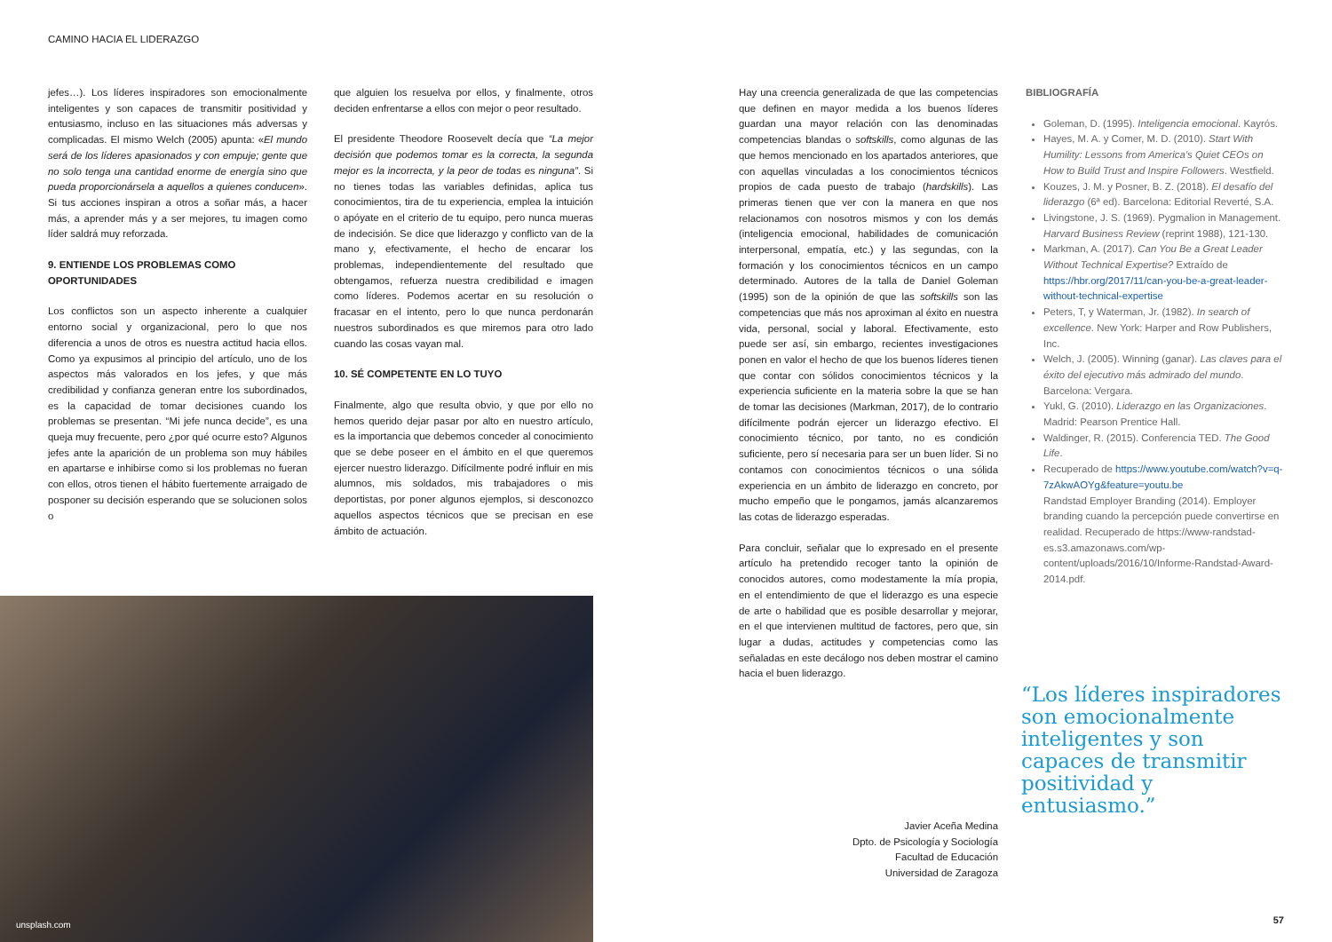CAMINO HACIA EL LIDERAZGO
jefes…). Los líderes inspiradores son emocionalmente inteligentes y son capaces de transmitir positividad y entusiasmo, incluso en las situaciones más adversas y complicadas. El mismo Welch (2005) apunta: «El mundo será de los líderes apasionados y con empuje; gente que no solo tenga una cantidad enorme de energía sino que pueda proporcionársela a aquellos a quienes conducen». Si tus acciones inspiran a otros a soñar más, a hacer más, a aprender más y a ser mejores, tu imagen como líder saldrá muy reforzada.
9. ENTIENDE LOS PROBLEMAS COMO OPORTUNIDADES
Los conflictos son un aspecto inherente a cualquier entorno social y organizacional, pero lo que nos diferencia a unos de otros es nuestra actitud hacia ellos. Como ya expusimos al principio del artículo, uno de los aspectos más valorados en los jefes, y que más credibilidad y confianza generan entre los subordinados, es la capacidad de tomar decisiones cuando los problemas se presentan. “Mi jefe nunca decide”, es una queja muy frecuente, pero ¿por qué ocurre esto? Algunos jefes ante la aparición de un problema son muy hábiles en apartarse e inhibirse como si los problemas no fueran con ellos, otros tienen el hábito fuertemente arraigado de posponer su decisión esperando que se solucionen solos o
que alguien los resuelva por ellos, y finalmente, otros deciden enfrentarse a ellos con mejor o peor resultado.
El presidente Theodore Roosevelt decía que “La mejor decisión que podemos tomar es la correcta, la segunda mejor es la incorrecta, y la peor de todas es ninguna”. Si no tienes todas las variables definidas, aplica tus conocimientos, tira de tu experiencia, emplea la intuición o apóyate en el criterio de tu equipo, pero nunca mueras de indecisión. Se dice que liderazgo y conflicto van de la mano y, efectivamente, el hecho de encarar los problemas, independientemente del resultado que obtengamos, refuerza nuestra credibilidad e imagen como líderes. Podemos acertar en su resolución o fracasar en el intento, pero lo que nunca perdonarán nuestros subordinados es que miremos para otro lado cuando las cosas vayan mal.
10. SÉ COMPETENTE EN LO TUYO
Finalmente, algo que resulta obvio, y que por ello no hemos querido dejar pasar por alto en nuestro artículo, es la importancia que debemos conceder al conocimiento que se debe poseer en el ámbito en el que queremos ejercer nuestro liderazgo. Difícilmente podré influir en mis alumnos, mis soldados, mis trabajadores o mis deportistas, por poner algunos ejemplos, si desconozco aquellos aspectos técnicos que se precisan en ese ámbito de actuación.
unsplash.com
Hay una creencia generalizada de que las competencias que definen en mayor medida a los buenos líderes guardan una mayor relación con las denominadas competencias blandas o softskills, como algunas de las que hemos mencionado en los apartados anteriores, que con aquellas vinculadas a los conocimientos técnicos propios de cada puesto de trabajo (hardskills). Las primeras tienen que ver con la manera en que nos relacionamos con nosotros mismos y con los demás (inteligencia emocional, habilidades de comunicación interpersonal, empatía, etc.) y las segundas, con la formación y los conocimientos técnicos en un campo determinado. Autores de la talla de Daniel Goleman (1995) son de la opinión de que las softskills son las competencias que más nos aproximan al éxito en nuestra vida, personal, social y laboral. Efectivamente, esto puede ser así, sin embargo, recientes investigaciones ponen en valor el hecho de que los buenos líderes tienen que contar con sólidos conocimientos técnicos y la experiencia suficiente en la materia sobre la que se han de tomar las decisiones (Markman, 2017), de lo contrario difícilmente podrán ejercer un liderazgo efectivo. El conocimiento técnico, por tanto, no es condición suficiente, pero sí necesaria para ser un buen líder. Si no contamos con conocimientos técnicos o una sólida experiencia en un ámbito de liderazgo en concreto, por mucho empeño que le pongamos, jamás alcanzaremos las cotas de liderazgo esperadas.
Para concluir, señalar que lo expresado en el presente artículo ha pretendido recoger tanto la opinión de conocidos autores, como modestamente la mía propia, en el entendimiento de que el liderazgo es una especie de arte o habilidad que es posible desarrollar y mejorar, en el que intervienen multitud de factores, pero que, sin lugar a dudas, actitudes y competencias como las señaladas en este decálogo nos deben mostrar el camino hacia el buen liderazgo.
BIBLIOGRAFÍA
Goleman, D. (1995). Inteligencia emocional. Kayrós.
Hayes, M. A. y Comer, M. D. (2010). Start With Humility: Lessons from America’s Quiet CEOs on How to Build Trust and Inspire Followers. Westfield.
Kouzes, J. M. y Posner, B. Z. (2018). El desafío del liderazgo (6ª ed). Barcelona: Editorial Reverté, S.A.
Livingstone, J. S. (1969). Pygmalion in Management. Harvard Business Review (reprint 1988), 121-130.
Markman, A. (2017). Can You Be a Great Leader Without Technical Expertise? Extraído de https://hbr.org/2017/11/can-you-be-a-great-leader-without-technical-expertise
Peters, T, y Waterman, Jr. (1982). In search of excellence. New York: Harper and Row Publishers, Inc.
Welch, J. (2005). Winning (ganar). Las claves para el éxito del ejecutivo más admirado del mundo. Barcelona: Vergara.
Yukl, G. (2010). Liderazgo en las Organizaciones. Madrid: Pearson Prentice Hall.
Waldinger, R. (2015). Conferencia TED. The Good Life.
Recuperado de https://www.youtube.com/watch?v=q-7zAkwAOYg&feature=youtu.be
Randstad Employer Branding (2014). Employer branding cuando la percepción puede convertirse en realidad. Recuperado de https://www-randstad-es.s3.amazonaws.com/wp-content/uploads/2016/10/Informe-Randstad-Award-2014.pdf.
“Los líderes inspiradores son emocionalmente inteligentes y son capaces de transmitir positividad y entusiasmo.”
Javier Aceña Medina
Dpto. de Psicología y Sociología
Facultad de Educación
Universidad de Zaragoza
57